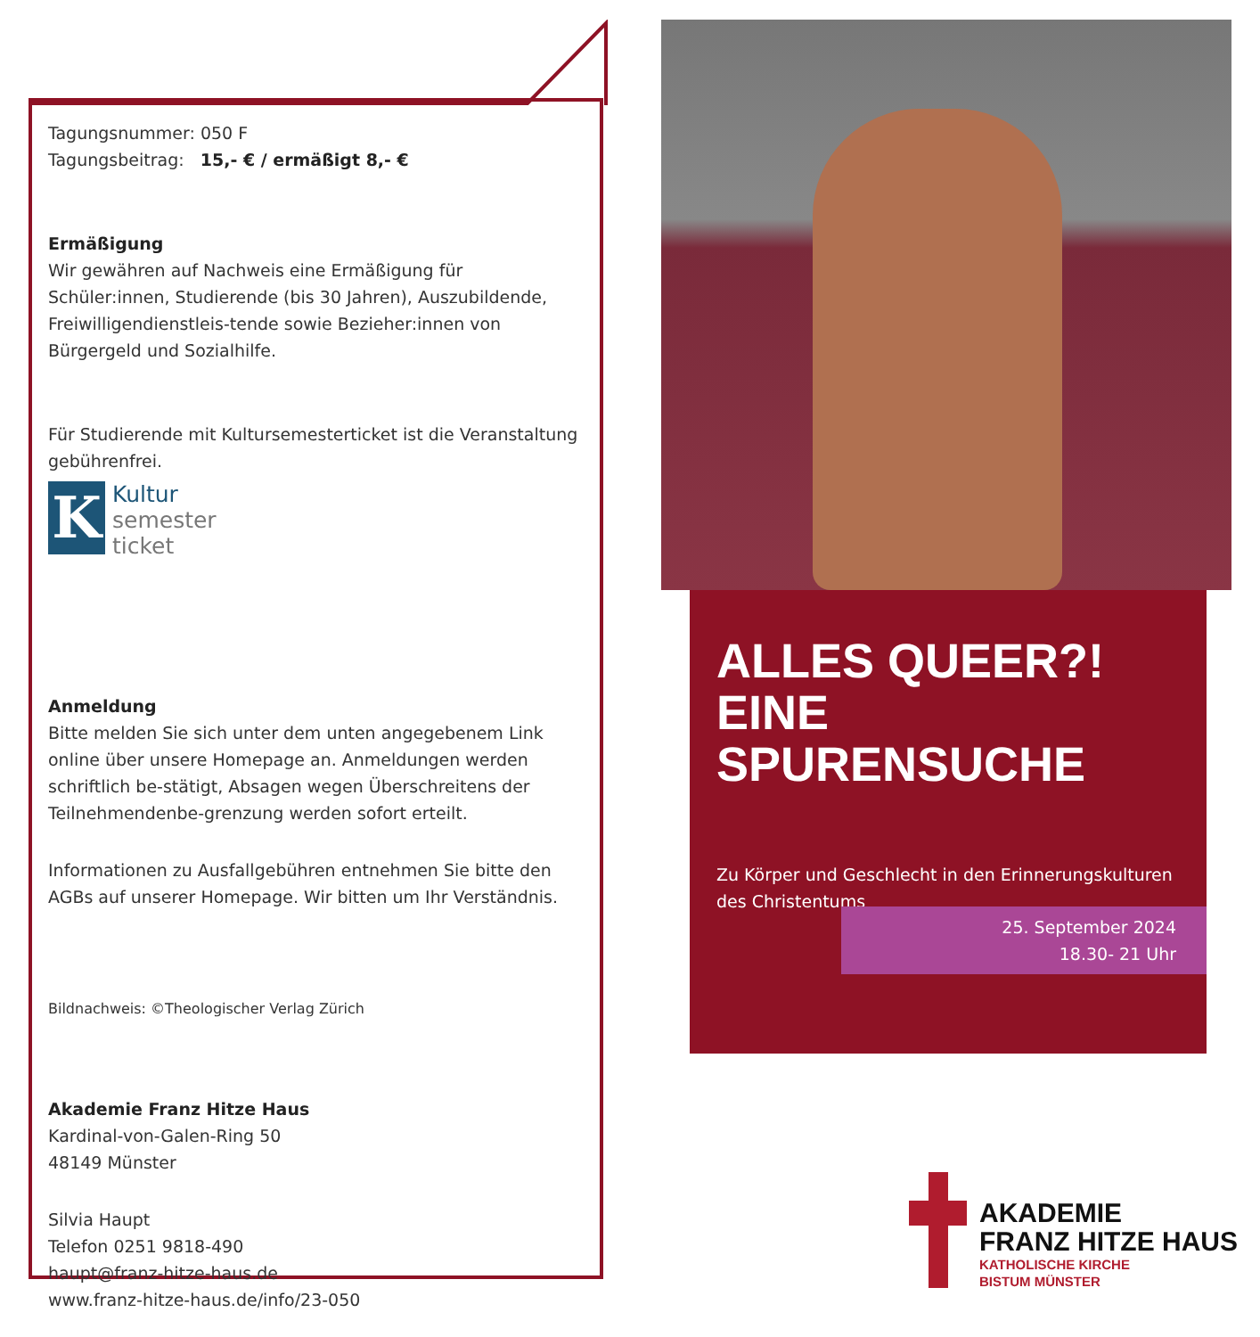Tagungsnummer: 050 F
Tagungsbeitrag: 15,- € / ermäßigt 8,- €
Ermäßigung
Wir gewähren auf Nachweis eine Ermäßigung für Schüler:innen, Studierende (bis 30 Jahren), Auszubildende, Freiwilligendienstleis-tende sowie Bezieher:innen von Bürgergeld und Sozialhilfe.
Für Studierende mit Kultursemesterticket ist die Veranstaltung gebührenfrei.
K
Kultur
semester
ticket
Anmeldung
Bitte melden Sie sich unter dem unten angegebenem Link online über unsere Homepage an. Anmeldungen werden schriftlich be-stätigt, Absagen wegen Überschreitens der Teilnehmendenbe-grenzung werden sofort erteilt.
Informationen zu Ausfallgebühren entnehmen Sie bitte den AGBs auf unserer Homepage. Wir bitten um Ihr Verständnis.
Bildnachweis: ©Theologischer Verlag Zürich
Akademie Franz Hitze Haus
Kardinal-von-Galen-Ring 50
48149 Münster
Silvia Haupt
Telefon 0251 9818-490
haupt@franz-hitze-haus.de
www.franz-hitze-haus.de/info/23-050
ALLES QUEER?!
EINE SPURENSUCHE
Zu Körper und Geschlecht in den Erinnerungskulturen des Christentums
25. September 2024
18.30- 21 Uhr
AKADEMIE
FRANZ HITZE HAUS
KATHOLISCHE KIRCHE
BISTUM MÜNSTER